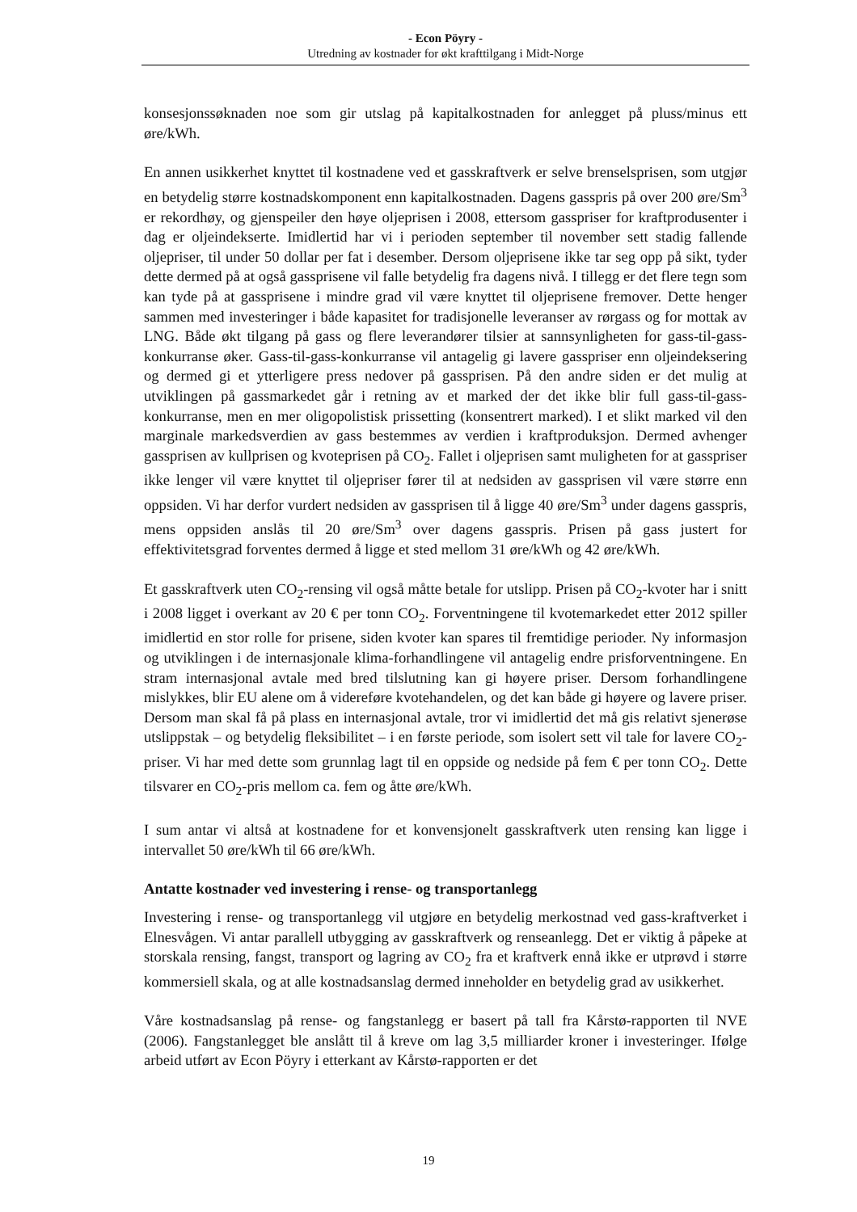- Econ Pöyry -
Utredning av kostnader for økt krafttilgang i Midt-Norge
konsesjonssøknaden noe som gir utslag på kapitalkostnaden for anlegget på pluss/minus ett øre/kWh.
En annen usikkerhet knyttet til kostnadene ved et gasskraftverk er selve brenselsprisen, som utgjør en betydelig større kostnadskomponent enn kapitalkostnaden. Dagens gasspris på over 200 øre/Sm<sup>3</sup> er rekordhøy, og gjenspeiler den høye oljeprisen i 2008, ettersom gasspriser for kraftprodusenter i dag er oljeindekserte. Imidlertid har vi i perioden september til november sett stadig fallende oljepriser, til under 50 dollar per fat i desember. Dersom oljeprisene ikke tar seg opp på sikt, tyder dette dermed på at også gassprisene vil falle betydelig fra dagens nivå. I tillegg er det flere tegn som kan tyde på at gassprisene i mindre grad vil være knyttet til oljeprisene fremover. Dette henger sammen med investeringer i både kapasitet for tradisjonelle leveranser av rørgass og for mottak av LNG. Både økt tilgang på gass og flere leverandører tilsier at sannsynligheten for gass-til-gass-konkurranse øker. Gass-til-gass-konkurranse vil antagelig gi lavere gasspriser enn oljeindeksering og dermed gi et ytterligere press nedover på gassprisen. På den andre siden er det mulig at utviklingen på gassmarkedet går i retning av et marked der det ikke blir full gass-til-gass-konkurranse, men en mer oligopolistisk prissetting (konsentrert marked). I et slikt marked vil den marginale markedsverdien av gass bestemmes av verdien i kraftproduksjon. Dermed avhenger gassprisen av kullprisen og kvoteprisen på CO<sub>2</sub>. Fallet i oljeprisen samt muligheten for at gasspriser ikke lenger vil være knyttet til oljepriser fører til at nedsiden av gassprisen vil være større enn oppsiden. Vi har derfor vurdert nedsiden av gassprisen til å ligge 40 øre/Sm<sup>3</sup> under dagens gasspris, mens oppsiden anslås til 20 øre/Sm<sup>3</sup> over dagens gasspris. Prisen på gass justert for effektivitetsgrad forventes dermed å ligge et sted mellom 31 øre/kWh og 42 øre/kWh.
Et gasskraftverk uten CO<sub>2</sub>-rensing vil også måtte betale for utslipp. Prisen på CO<sub>2</sub>-kvoter har i snitt i 2008 ligget i overkant av 20 € per tonn CO<sub>2</sub>. Forventningene til kvotemarkedet etter 2012 spiller imidlertid en stor rolle for prisene, siden kvoter kan spares til fremtidige perioder. Ny informasjon og utviklingen i de internasjonale klima-forhandlingene vil antagelig endre prisforventningene. En stram internasjonal avtale med bred tilslutning kan gi høyere priser. Dersom forhandlingene mislykkes, blir EU alene om å videreføre kvotehandelen, og det kan både gi høyere og lavere priser. Dersom man skal få på plass en internasjonal avtale, tror vi imidlertid det må gis relativt sjenerøse utslippstak – og betydelig fleksibilitet – i en første periode, som isolert sett vil tale for lavere CO<sub>2</sub>-priser. Vi har med dette som grunnlag lagt til en oppside og nedside på fem € per tonn CO<sub>2</sub>. Dette tilsvarer en CO<sub>2</sub>-pris mellom ca. fem og åtte øre/kWh.
I sum antar vi altså at kostnadene for et konvensjonelt gasskraftverk uten rensing kan ligge i intervallet 50 øre/kWh til 66 øre/kWh.
Antatte kostnader ved investering i rense- og transportanlegg
Investering i rense- og transportanlegg vil utgjøre en betydelig merkostnad ved gass-kraftverket i Elnesvågen. Vi antar parallell utbygging av gasskraftverk og renseanlegg. Det er viktig å påpeke at storskala rensing, fangst, transport og lagring av CO<sub>2</sub> fra et kraftverk ennå ikke er utprøvd i større kommersiell skala, og at alle kostnadsanslag dermed inneholder en betydelig grad av usikkerhet.
Våre kostnadsanslag på rense- og fangstanlegg er basert på tall fra Kårstø-rapporten til NVE (2006). Fangstanlegget ble anslått til å kreve om lag 3,5 milliarder kroner i investeringer. Ifølge arbeid utført av Econ Pöyry i etterkant av Kårstø-rapporten er det
19